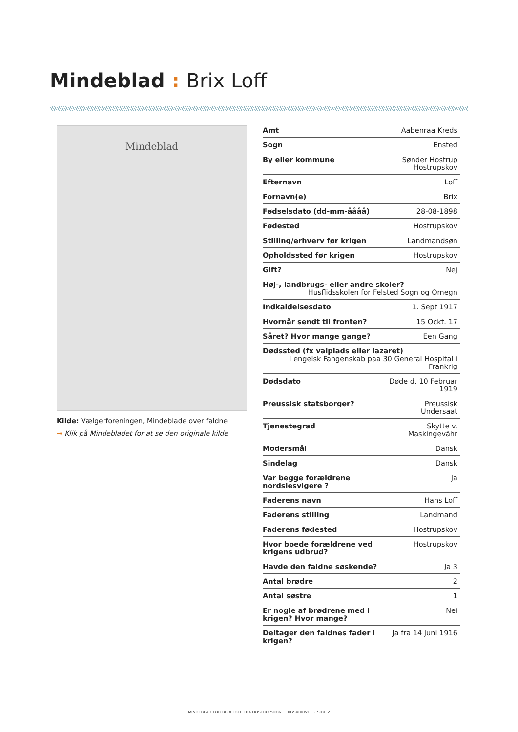Mindeblad : Brix Loff
Mindeblad
Kilde: Vælgerforeningen, Mindeblade over faldne
→ Klik på Mindebladet for at se den originale kilde
| Amt | Aabenraa Kreds |
| Sogn | Ensted |
| By eller kommune | Sønder Hostrup Hostrupskov |
| Efternavn | Loff |
| Fornavn(e) | Brix |
| Fødselsdato (dd-mm-åååå) | 28-08-1898 |
| Fødested | Hostrupskov |
| Stilling/erhverv før krigen | Landmandsøn |
| Opholdssted før krigen | Hostrupskov |
| Gift? | Nej |
| Høj-, landbrugs- eller andre skoler? Husflidsskolen for Felsted Sogn og Omegn | |
| Indkaldelsesdato | 1. Sept 1917 |
| Hvornår sendt til fronten? | 15 Ockt. 17 |
| Såret? Hvor mange gange? | Een Gang |
| Dødssted (fx valplads eller lazaret) I engelsk Fangenskab paa 30 General Hospital i Frankrig | |
| Dødsdato | Døde d. 10 Februar 1919 |
| Preussisk statsborger? | Preussisk Undersaat |
| Tjenestegrad | Skytte v. Maskingevähr |
| Modersmål | Dansk |
| Sindelag | Dansk |
| Var begge forældrene nordslesvigere ? | Ja |
| Faderens navn | Hans Loff |
| Faderens stilling | Landmand |
| Faderens fødested | Hostrupskov |
| Hvor boede forældrene ved krigens udbrud? | Hostrupskov |
| Havde den faldne søskende? | Ja 3 |
| Antal brødre | 2 |
| Antal søstre | 1 |
| Er nogle af brødrene med i krigen? Hvor mange? | Nei |
| Deltager den faldnes fader i krigen? | Ja fra 14 Juni 1916 |
MINDEBLAD FOR BRIX LOFF FRA HOSTRUPSKOV • RIGSARKIVET • SIDE 2